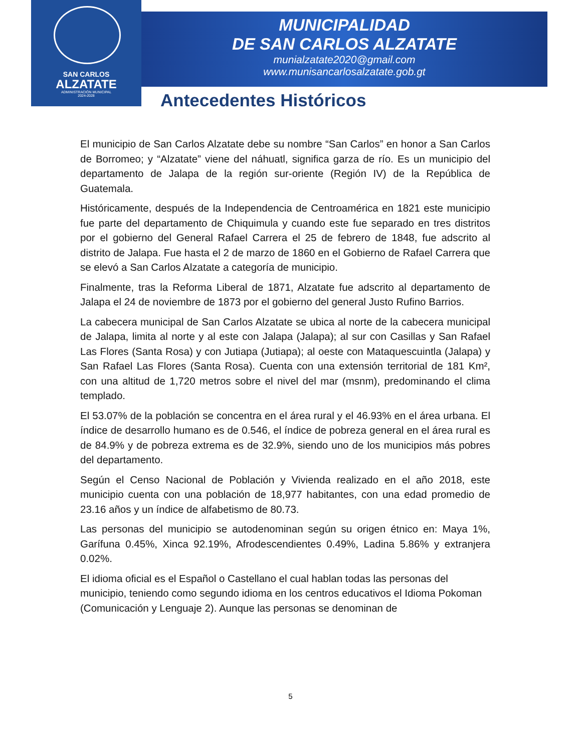SAN CARLOS
ALZATATE
ADMINISTRACIÓN MUNICIPAL
2024-2028
MUNICIPALIDAD
DE SAN CARLOS ALZATATE
munialzatate2020@gmail.com
www.munisancarlosalzatate.gob.gt
Antecedentes Históricos
El municipio de San Carlos Alzatate debe su nombre “San Carlos” en honor a San Carlos de Borromeo; y “Alzatate” viene del náhuatl, significa garza de río. Es un municipio del departamento de Jalapa de la región sur-oriente (Región IV) de la República de Guatemala.
Históricamente, después de la Independencia de Centroamérica en 1821 este municipio fue parte del departamento de Chiquimula y cuando este fue separado en tres distritos por el gobierno del General Rafael Carrera el 25 de febrero de 1848, fue adscrito al distrito de Jalapa. Fue hasta el 2 de marzo de 1860 en el Gobierno de Rafael Carrera que se elevó a San Carlos Alzatate a categoría de municipio.
Finalmente, tras la Reforma Liberal de 1871, Alzatate fue adscrito al departamento de Jalapa el 24 de noviembre de 1873 por el gobierno del general Justo Rufino Barrios.
La cabecera municipal de San Carlos Alzatate se ubica al norte de la cabecera municipal de Jalapa, limita al norte y al este con Jalapa (Jalapa); al sur con Casillas y San Rafael Las Flores (Santa Rosa) y con Jutiapa (Jutiapa); al oeste con Mataquescuintla (Jalapa) y San Rafael Las Flores (Santa Rosa). Cuenta con una extensión territorial de 181 Km², con una altitud de 1,720 metros sobre el nivel del mar (msnm), predominando el clima templado.
El 53.07% de la población se concentra en el área rural y el 46.93% en el área urbana. El índice de desarrollo humano es de 0.546, el índice de pobreza general en el área rural es de 84.9% y de pobreza extrema es de 32.9%, siendo uno de los municipios más pobres del departamento.
Según el Censo Nacional de Población y Vivienda realizado en el año 2018, este municipio cuenta con una población de 18,977 habitantes, con una edad promedio de 23.16 años y un índice de alfabetismo de 80.73.
Las personas del municipio se autodenominan según su origen étnico en: Maya 1%, Garífuna 0.45%, Xinca 92.19%, Afrodescendientes 0.49%, Ladina 5.86% y extranjera 0.02%.
El idioma oficial es el Español o Castellano el cual hablan todas las personas del municipio, teniendo como segundo idioma en los centros educativos el Idioma Pokoman (Comunicación y Lenguaje 2). Aunque las personas se denominan de
5